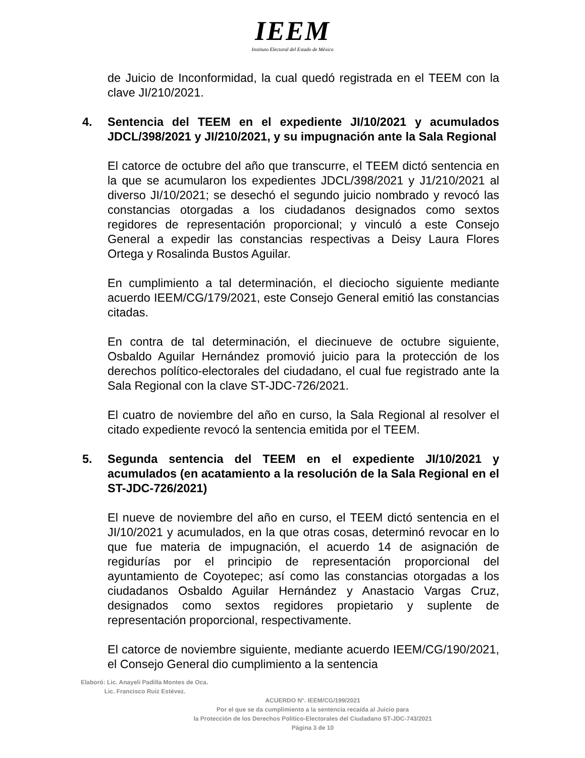IEEM
Instituto Electoral del Estado de México
de Juicio de Inconformidad, la cual quedó registrada en el TEEM con la clave JI/210/2021.
4. Sentencia del TEEM en el expediente JI/10/2021 y acumulados JDCL/398/2021 y JI/210/2021, y su impugnación ante la Sala Regional
El catorce de octubre del año que transcurre, el TEEM dictó sentencia en la que se acumularon los expedientes JDCL/398/2021 y J1/210/2021 al diverso JI/10/2021; se desechó el segundo juicio nombrado y revocó las constancias otorgadas a los ciudadanos designados como sextos regidores de representación proporcional; y vinculó a este Consejo General a expedir las constancias respectivas a Deisy Laura Flores Ortega y Rosalinda Bustos Aguilar.
En cumplimiento a tal determinación, el dieciocho siguiente mediante acuerdo IEEM/CG/179/2021, este Consejo General emitió las constancias citadas.
En contra de tal determinación, el diecinueve de octubre siguiente, Osbaldo Aguilar Hernández promovió juicio para la protección de los derechos político-electorales del ciudadano, el cual fue registrado ante la Sala Regional con la clave ST-JDC-726/2021.
El cuatro de noviembre del año en curso, la Sala Regional al resolver el citado expediente revocó la sentencia emitida por el TEEM.
5. Segunda sentencia del TEEM en el expediente JI/10/2021 y acumulados (en acatamiento a la resolución de la Sala Regional en el ST-JDC-726/2021)
El nueve de noviembre del año en curso, el TEEM dictó sentencia en el JI/10/2021 y acumulados, en la que otras cosas, determinó revocar en lo que fue materia de impugnación, el acuerdo 14 de asignación de regidurías por el principio de representación proporcional del ayuntamiento de Coyotepec; así como las constancias otorgadas a los ciudadanos Osbaldo Aguilar Hernández y Anastacio Vargas Cruz, designados como sextos regidores propietario y suplente de representación proporcional, respectivamente.
El catorce de noviembre siguiente, mediante acuerdo IEEM/CG/190/2021, el Consejo General dio cumplimiento a la sentencia
Elaboró: Lic. Anayeli Padilla Montes de Oca.
Lic. Francisco Ruiz Estévez.
ACUERDO N°. IEEM/CG/199/2021
Por el que se da cumplimiento a la sentencia recaída al Juicio para
la Protección de los Derechos Político-Electorales del Ciudadano ST-JDC-743/2021
Página 3 de 10